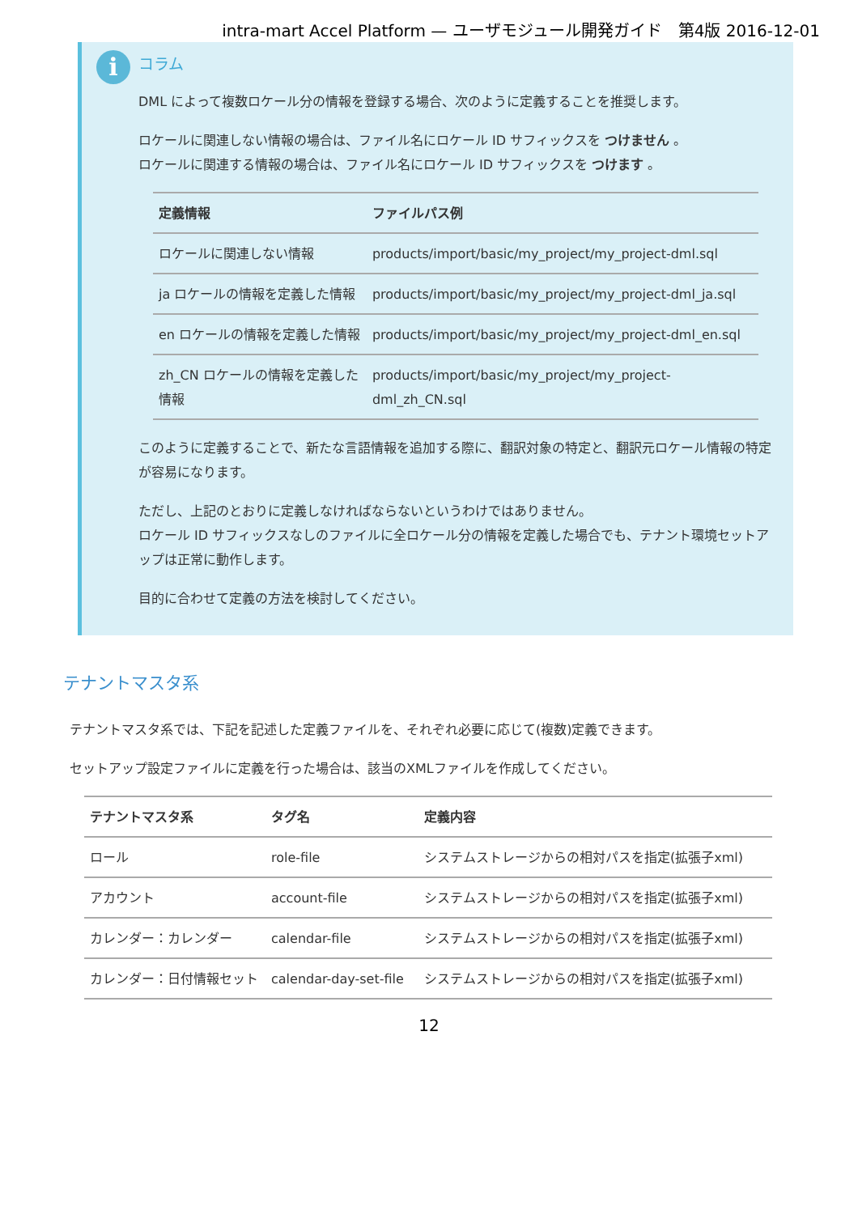intra-mart Accel Platform — ユーザモジュール開発ガイド　第4版 2016-12-01
i
コラム
DML によって複数ロケール分の情報を登録する場合、次のように定義することを推奨します。
ロケールに関連しない情報の場合は、ファイル名にロケール ID サフィックスを つけません 。
ロケールに関連する情報の場合は、ファイル名にロケール ID サフィックスを つけます 。
| 定義情報 | ファイルパス例 |
| --- | --- |
| ロケールに関連しない情報 | products/import/basic/my_project/my_project-dml.sql |
| ja ロケールの情報を定義した情報 | products/import/basic/my_project/my_project-dml_ja.sql |
| en ロケールの情報を定義した情報 | products/import/basic/my_project/my_project-dml_en.sql |
| zh_CN ロケールの情報を定義した情報 | products/import/basic/my_project/my_project-dml_zh_CN.sql |
このように定義することで、新たな言語情報を追加する際に、翻訳対象の特定と、翻訳元ロケール情報の特定が容易になります。
ただし、上記のとおりに定義しなければならないというわけではありません。
ロケール ID サフィックスなしのファイルに全ロケール分の情報を定義した場合でも、テナント環境セットアップは正常に動作します。
目的に合わせて定義の方法を検討してください。
テナントマスタ系
テナントマスタ系では、下記を記述した定義ファイルを、それぞれ必要に応じて(複数)定義できます。
セットアップ設定ファイルに定義を行った場合は、該当のXMLファイルを作成してください。
| テナントマスタ系 | タグ名 | 定義内容 |
| --- | --- | --- |
| ロール | role-file | システムストレージからの相対パスを指定(拡張子xml) |
| アカウント | account-file | システムストレージからの相対パスを指定(拡張子xml) |
| カレンダー：カレンダー | calendar-file | システムストレージからの相対パスを指定(拡張子xml) |
| カレンダー：日付情報セット | calendar-day-set-file | システムストレージからの相対パスを指定(拡張子xml) |
12